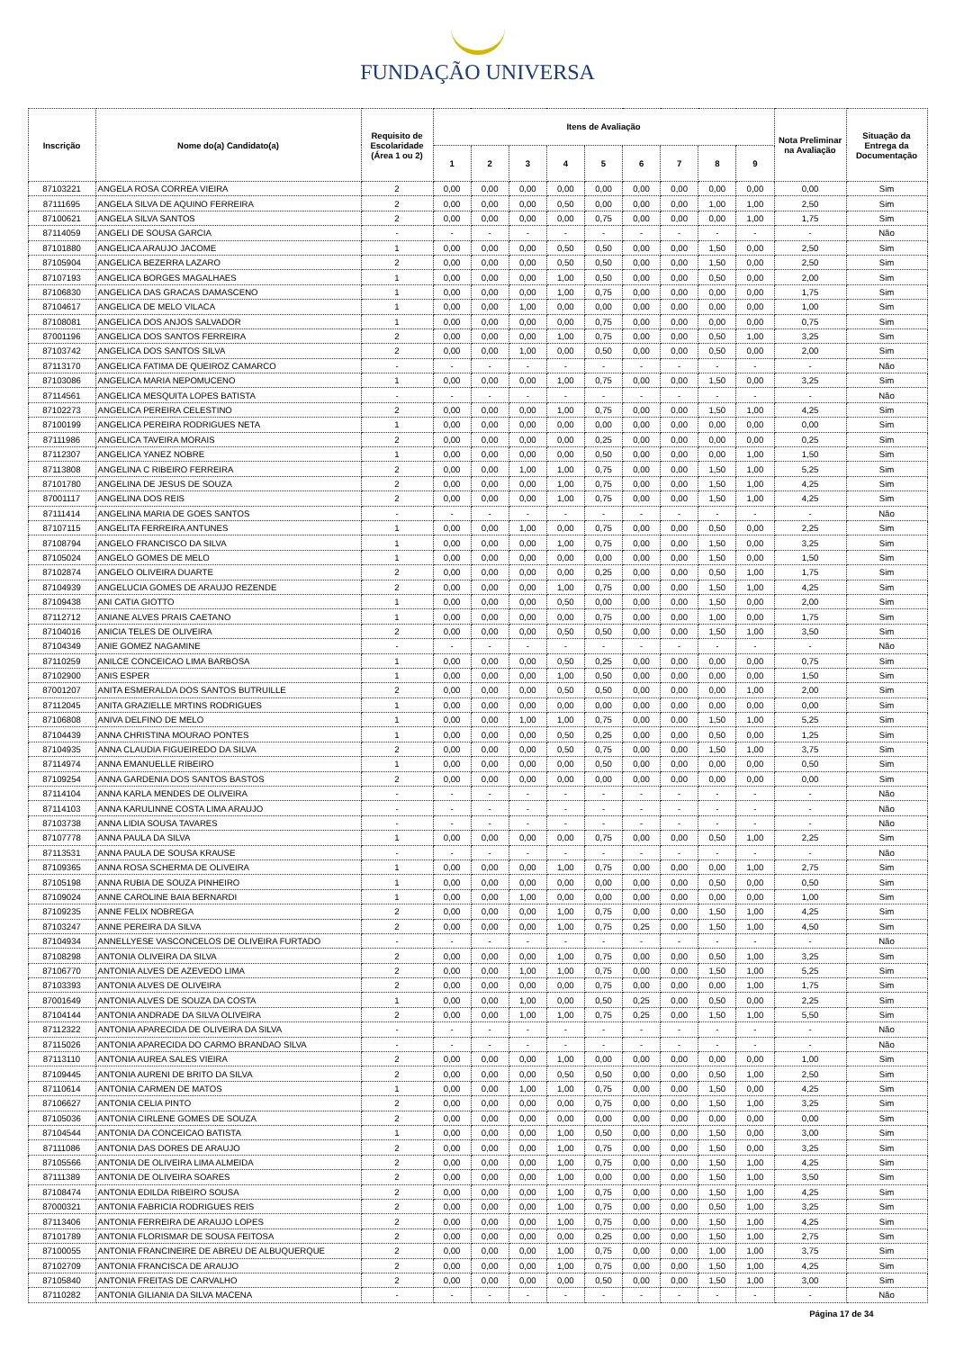FUNDAÇÃO UNIVERSA
| Inscrição | Nome do(a) Candidato(a) | Requisito de Escolaridade (Área 1 ou 2) | Itens de Avaliação | | | | | | | | | Nota Preliminar na Avaliação | Situação da Entrega da Documentação |
| --- | --- | --- | --- | --- | --- | --- | --- | --- | --- | --- | --- | --- | --- |
| | | | 1 | 2 | 3 | 4 | 5 | 6 | 7 | 8 | 9 | | |
| 87103221 | ANGELA ROSA CORREA VIEIRA | 2 | 0,00 | 0,00 | 0,00 | 0,00 | 0,00 | 0,00 | 0,00 | 0,00 | 0,00 | 0,00 | Sim |
| 87111695 | ANGELA SILVA DE AQUINO FERREIRA | 2 | 0,00 | 0,00 | 0,00 | 0,50 | 0,00 | 0,00 | 0,00 | 1,00 | 1,00 | 2,50 | Sim |
| 87100621 | ANGELA SILVA SANTOS | 2 | 0,00 | 0,00 | 0,00 | 0,00 | 0,75 | 0,00 | 0,00 | 0,00 | 1,00 | 1,75 | Sim |
| 87114059 | ANGELI DE SOUSA GARCIA | - | - | - | - | - | - | - | - | - | - | - | Não |
| 87101880 | ANGELICA ARAUJO JACOME | 1 | 0,00 | 0,00 | 0,00 | 0,50 | 0,50 | 0,00 | 0,00 | 1,50 | 0,00 | 2,50 | Sim |
| 87105904 | ANGELICA BEZERRA LAZARO | 2 | 0,00 | 0,00 | 0,00 | 0,50 | 0,50 | 0,00 | 0,00 | 1,50 | 0,00 | 2,50 | Sim |
| 87107193 | ANGELICA BORGES MAGALHAES | 1 | 0,00 | 0,00 | 0,00 | 1,00 | 0,50 | 0,00 | 0,00 | 0,50 | 0,00 | 2,00 | Sim |
| 87106830 | ANGELICA DAS GRACAS DAMASCENO | 1 | 0,00 | 0,00 | 0,00 | 1,00 | 0,75 | 0,00 | 0,00 | 0,00 | 0,00 | 1,75 | Sim |
| 87104617 | ANGELICA DE MELO VILACA | 1 | 0,00 | 0,00 | 1,00 | 0,00 | 0,00 | 0,00 | 0,00 | 0,00 | 0,00 | 1,00 | Sim |
| 87108081 | ANGELICA DOS ANJOS SALVADOR | 1 | 0,00 | 0,00 | 0,00 | 0,00 | 0,75 | 0,00 | 0,00 | 0,00 | 0,00 | 0,75 | Sim |
| 87001196 | ANGELICA DOS SANTOS FERREIRA | 2 | 0,00 | 0,00 | 0,00 | 1,00 | 0,75 | 0,00 | 0,00 | 0,50 | 1,00 | 3,25 | Sim |
| 87103742 | ANGELICA DOS SANTOS SILVA | 2 | 0,00 | 0,00 | 1,00 | 0,00 | 0,50 | 0,00 | 0,00 | 0,50 | 0,00 | 2,00 | Sim |
| 87113170 | ANGELICA FATIMA DE QUEIROZ CAMARCO | - | - | - | - | - | - | - | - | - | - | - | Não |
| 87103086 | ANGELICA MARIA NEPOMUCENO | 1 | 0,00 | 0,00 | 0,00 | 1,00 | 0,75 | 0,00 | 0,00 | 1,50 | 0,00 | 3,25 | Sim |
| 87114561 | ANGELICA MESQUITA LOPES BATISTA | - | - | - | - | - | - | - | - | - | - | - | Não |
| 87102273 | ANGELICA PEREIRA CELESTINO | 2 | 0,00 | 0,00 | 0,00 | 1,00 | 0,75 | 0,00 | 0,00 | 1,50 | 1,00 | 4,25 | Sim |
| 87100199 | ANGELICA PEREIRA RODRIGUES NETA | 1 | 0,00 | 0,00 | 0,00 | 0,00 | 0,00 | 0,00 | 0,00 | 0,00 | 0,00 | 0,00 | Sim |
| 87111986 | ANGELICA TAVEIRA MORAIS | 2 | 0,00 | 0,00 | 0,00 | 0,00 | 0,25 | 0,00 | 0,00 | 0,00 | 0,00 | 0,25 | Sim |
| 87112307 | ANGELICA YANEZ NOBRE | 1 | 0,00 | 0,00 | 0,00 | 0,00 | 0,50 | 0,00 | 0,00 | 0,00 | 1,00 | 1,50 | Sim |
| 87113808 | ANGELINA C RIBEIRO FERREIRA | 2 | 0,00 | 0,00 | 1,00 | 1,00 | 0,75 | 0,00 | 0,00 | 1,50 | 1,00 | 5,25 | Sim |
| 87101780 | ANGELINA DE JESUS DE SOUZA | 2 | 0,00 | 0,00 | 0,00 | 1,00 | 0,75 | 0,00 | 0,00 | 1,50 | 1,00 | 4,25 | Sim |
| 87001117 | ANGELINA DOS REIS | 2 | 0,00 | 0,00 | 0,00 | 1,00 | 0,75 | 0,00 | 0,00 | 1,50 | 1,00 | 4,25 | Sim |
| 87111414 | ANGELINA MARIA DE GOES SANTOS | - | - | - | - | - | - | - | - | - | - | - | Não |
| 87107115 | ANGELITA FERREIRA ANTUNES | 1 | 0,00 | 0,00 | 1,00 | 0,00 | 0,75 | 0,00 | 0,00 | 0,50 | 0,00 | 2,25 | Sim |
| 87108794 | ANGELO FRANCISCO DA SILVA | 1 | 0,00 | 0,00 | 0,00 | 1,00 | 0,75 | 0,00 | 0,00 | 1,50 | 0,00 | 3,25 | Sim |
| 87105024 | ANGELO GOMES DE MELO | 1 | 0,00 | 0,00 | 0,00 | 0,00 | 0,00 | 0,00 | 0,00 | 1,50 | 0,00 | 1,50 | Sim |
| 87102874 | ANGELO OLIVEIRA DUARTE | 2 | 0,00 | 0,00 | 0,00 | 0,00 | 0,25 | 0,00 | 0,00 | 0,50 | 1,00 | 1,75 | Sim |
| 87104939 | ANGELUCIA GOMES DE ARAUJO REZENDE | 2 | 0,00 | 0,00 | 0,00 | 1,00 | 0,75 | 0,00 | 0,00 | 1,50 | 1,00 | 4,25 | Sim |
| 87109438 | ANI CATIA GIOTTO | 1 | 0,00 | 0,00 | 0,00 | 0,50 | 0,00 | 0,00 | 0,00 | 1,50 | 0,00 | 2,00 | Sim |
| 87112712 | ANIANE ALVES PRAIS CAETANO | 1 | 0,00 | 0,00 | 0,00 | 0,00 | 0,75 | 0,00 | 0,00 | 1,00 | 0,00 | 1,75 | Sim |
| 87104016 | ANICIA TELES DE OLIVEIRA | 2 | 0,00 | 0,00 | 0,00 | 0,50 | 0,50 | 0,00 | 0,00 | 1,50 | 1,00 | 3,50 | Sim |
| 87104349 | ANIE GOMEZ NAGAMINE | - | - | - | - | - | - | - | - | - | - | - | Não |
| 87110259 | ANILCE CONCEICAO LIMA BARBOSA | 1 | 0,00 | 0,00 | 0,00 | 0,50 | 0,25 | 0,00 | 0,00 | 0,00 | 0,00 | 0,75 | Sim |
| 87102900 | ANIS ESPER | 1 | 0,00 | 0,00 | 0,00 | 1,00 | 0,50 | 0,00 | 0,00 | 0,00 | 0,00 | 1,50 | Sim |
| 87001207 | ANITA ESMERALDA DOS SANTOS BUTRUILLE | 2 | 0,00 | 0,00 | 0,00 | 0,50 | 0,50 | 0,00 | 0,00 | 0,00 | 1,00 | 2,00 | Sim |
| 87112045 | ANITA GRAZIELLE MRTINS RODRIGUES | 1 | 0,00 | 0,00 | 0,00 | 0,00 | 0,00 | 0,00 | 0,00 | 0,00 | 0,00 | 0,00 | Sim |
| 87106808 | ANIVA DELFINO DE MELO | 1 | 0,00 | 0,00 | 1,00 | 1,00 | 0,75 | 0,00 | 0,00 | 1,50 | 1,00 | 5,25 | Sim |
| 87104439 | ANNA CHRISTINA MOURAO PONTES | 1 | 0,00 | 0,00 | 0,00 | 0,50 | 0,25 | 0,00 | 0,00 | 0,50 | 0,00 | 1,25 | Sim |
| 87104935 | ANNA CLAUDIA FIGUEIREDO DA SILVA | 2 | 0,00 | 0,00 | 0,00 | 0,50 | 0,75 | 0,00 | 0,00 | 1,50 | 1,00 | 3,75 | Sim |
| 87114974 | ANNA EMANUELLE RIBEIRO | 1 | 0,00 | 0,00 | 0,00 | 0,00 | 0,50 | 0,00 | 0,00 | 0,00 | 0,00 | 0,50 | Sim |
| 87109254 | ANNA GARDENIA DOS SANTOS BASTOS | 2 | 0,00 | 0,00 | 0,00 | 0,00 | 0,00 | 0,00 | 0,00 | 0,00 | 0,00 | 0,00 | Sim |
| 87114104 | ANNA KARLA MENDES DE OLIVEIRA | - | - | - | - | - | - | - | - | - | - | - | Não |
| 87114103 | ANNA KARULINNE COSTA LIMA ARAUJO | - | - | - | - | - | - | - | - | - | - | - | Não |
| 87103738 | ANNA LIDIA SOUSA TAVARES | - | - | - | - | - | - | - | - | - | - | - | Não |
| 87107778 | ANNA PAULA DA SILVA | 1 | 0,00 | 0,00 | 0,00 | 0,00 | 0,75 | 0,00 | 0,00 | 0,50 | 1,00 | 2,25 | Sim |
| 87113531 | ANNA PAULA DE SOUSA KRAUSE | - | - | - | - | - | - | - | - | - | - | - | Não |
| 87109365 | ANNA ROSA SCHERMA DE OLIVEIRA | 1 | 0,00 | 0,00 | 0,00 | 1,00 | 0,75 | 0,00 | 0,00 | 0,00 | 1,00 | 2,75 | Sim |
| 87105198 | ANNA RUBIA DE SOUZA PINHEIRO | 1 | 0,00 | 0,00 | 0,00 | 0,00 | 0,00 | 0,00 | 0,00 | 0,50 | 0,00 | 0,50 | Sim |
| 87109024 | ANNE CAROLINE BAIA BERNARDI | 1 | 0,00 | 0,00 | 1,00 | 0,00 | 0,00 | 0,00 | 0,00 | 0,00 | 0,00 | 1,00 | Sim |
| 87109235 | ANNE FELIX NOBREGA | 2 | 0,00 | 0,00 | 0,00 | 1,00 | 0,75 | 0,00 | 0,00 | 1,50 | 1,00 | 4,25 | Sim |
| 87103247 | ANNE PEREIRA DA SILVA | 2 | 0,00 | 0,00 | 0,00 | 1,00 | 0,75 | 0,25 | 0,00 | 1,50 | 1,00 | 4,50 | Sim |
| 87104934 | ANNELLYESE VASCONCELOS DE OLIVEIRA FURTADO | - | - | - | - | - | - | - | - | - | - | - | Não |
| 87108298 | ANTONIA OLIVEIRA DA SILVA | 2 | 0,00 | 0,00 | 0,00 | 1,00 | 0,75 | 0,00 | 0,00 | 0,50 | 1,00 | 3,25 | Sim |
| 87106770 | ANTONIA ALVES DE AZEVEDO LIMA | 2 | 0,00 | 0,00 | 1,00 | 1,00 | 0,75 | 0,00 | 0,00 | 1,50 | 1,00 | 5,25 | Sim |
| 87103393 | ANTONIA ALVES DE OLIVEIRA | 2 | 0,00 | 0,00 | 0,00 | 0,00 | 0,75 | 0,00 | 0,00 | 0,00 | 1,00 | 1,75 | Sim |
| 87001649 | ANTONIA ALVES DE SOUZA DA COSTA | 1 | 0,00 | 0,00 | 1,00 | 0,00 | 0,50 | 0,25 | 0,00 | 0,50 | 0,00 | 2,25 | Sim |
| 87104144 | ANTONIA ANDRADE DA SILVA OLIVEIRA | 2 | 0,00 | 0,00 | 1,00 | 1,00 | 0,75 | 0,25 | 0,00 | 1,50 | 1,00 | 5,50 | Sim |
| 87112322 | ANTONIA APARECIDA DE OLIVEIRA DA SILVA | - | - | - | - | - | - | - | - | - | - | - | Não |
| 87115026 | ANTONIA APARECIDA DO CARMO BRANDAO SILVA | - | - | - | - | - | - | - | - | - | - | - | Não |
| 87113110 | ANTONIA AUREA SALES VIEIRA | 2 | 0,00 | 0,00 | 0,00 | 1,00 | 0,00 | 0,00 | 0,00 | 0,00 | 0,00 | 1,00 | Sim |
| 87109445 | ANTONIA AURENI DE BRITO DA SILVA | 2 | 0,00 | 0,00 | 0,00 | 0,50 | 0,50 | 0,00 | 0,00 | 0,50 | 1,00 | 2,50 | Sim |
| 87110614 | ANTONIA CARMEN DE MATOS | 1 | 0,00 | 0,00 | 1,00 | 1,00 | 0,75 | 0,00 | 0,00 | 1,50 | 0,00 | 4,25 | Sim |
| 87106627 | ANTONIA CELIA PINTO | 2 | 0,00 | 0,00 | 0,00 | 0,00 | 0,75 | 0,00 | 0,00 | 1,50 | 1,00 | 3,25 | Sim |
| 87105036 | ANTONIA CIRLENE GOMES DE SOUZA | 2 | 0,00 | 0,00 | 0,00 | 0,00 | 0,00 | 0,00 | 0,00 | 0,00 | 0,00 | 0,00 | Sim |
| 87104544 | ANTONIA DA CONCEICAO BATISTA | 1 | 0,00 | 0,00 | 0,00 | 1,00 | 0,50 | 0,00 | 0,00 | 1,50 | 0,00 | 3,00 | Sim |
| 87111086 | ANTONIA DAS DORES DE ARAUJO | 2 | 0,00 | 0,00 | 0,00 | 1,00 | 0,75 | 0,00 | 0,00 | 1,50 | 0,00 | 3,25 | Sim |
| 87105566 | ANTONIA DE OLIVEIRA LIMA ALMEIDA | 2 | 0,00 | 0,00 | 0,00 | 1,00 | 0,75 | 0,00 | 0,00 | 1,50 | 1,00 | 4,25 | Sim |
| 87111389 | ANTONIA DE OLIVEIRA SOARES | 2 | 0,00 | 0,00 | 0,00 | 1,00 | 0,00 | 0,00 | 0,00 | 1,50 | 1,00 | 3,50 | Sim |
| 87108474 | ANTONIA EDILDA RIBEIRO SOUSA | 2 | 0,00 | 0,00 | 0,00 | 1,00 | 0,75 | 0,00 | 0,00 | 1,50 | 1,00 | 4,25 | Sim |
| 87000321 | ANTONIA FABRICIA RODRIGUES REIS | 2 | 0,00 | 0,00 | 0,00 | 1,00 | 0,75 | 0,00 | 0,00 | 0,50 | 1,00 | 3,25 | Sim |
| 87113406 | ANTONIA FERREIRA DE ARAUJO LOPES | 2 | 0,00 | 0,00 | 0,00 | 1,00 | 0,75 | 0,00 | 0,00 | 1,50 | 1,00 | 4,25 | Sim |
| 87101789 | ANTONIA FLORISMAR DE SOUSA FEITOSA | 2 | 0,00 | 0,00 | 0,00 | 0,00 | 0,25 | 0,00 | 0,00 | 1,50 | 1,00 | 2,75 | Sim |
| 87100055 | ANTONIA FRANCINEIRE DE ABREU DE ALBUQUERQUE | 2 | 0,00 | 0,00 | 0,00 | 1,00 | 0,75 | 0,00 | 0,00 | 1,00 | 1,00 | 3,75 | Sim |
| 87102709 | ANTONIA FRANCISCA DE ARAUJO | 2 | 0,00 | 0,00 | 0,00 | 1,00 | 0,75 | 0,00 | 0,00 | 1,50 | 1,00 | 4,25 | Sim |
| 87105840 | ANTONIA FREITAS DE CARVALHO | 2 | 0,00 | 0,00 | 0,00 | 0,00 | 0,50 | 0,00 | 0,00 | 1,50 | 1,00 | 3,00 | Sim |
| 87110282 | ANTONIA GILIANIA DA SILVA MACENA | - | - | - | - | - | - | - | - | - | - | - | Não |
Página 17 de 34